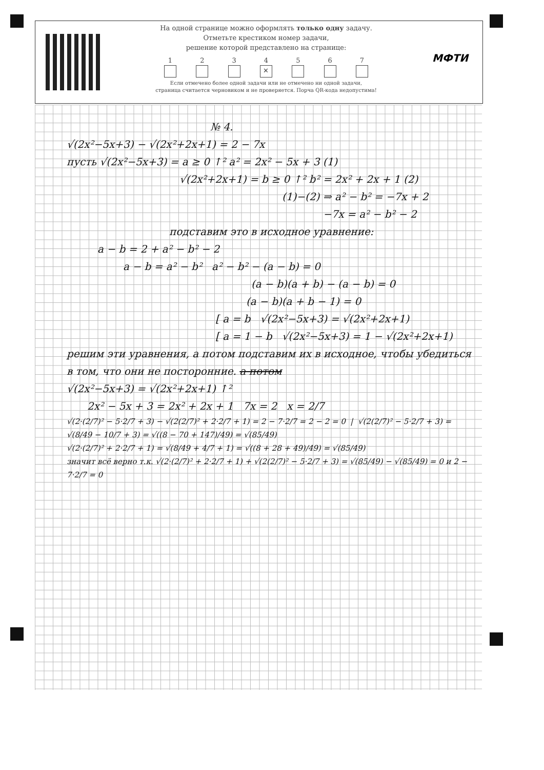На одной странице можно оформлять только одну задачу.
Отметьте крестиком номер задачи,
решение которой представлено на странице:
1 2 3 4
✕
5 6 7
Если отмечено более одной задачи или не отмечено ни одной задачи,
страница считается черновиком и не проверяется. Порча QR-кода недопустима!
МФТИ
№ 4.
√(2x²−5x+3) − √(2x²+2x+1) = 2 − 7x
пусть √(2x²−5x+3) = a ≥ 0 ↑² a² = 2x² − 5x + 3 (1)
√(2x²+2x+1) = b ≥ 0 ↑² b² = 2x² + 2x + 1 (2)
(1)−(2) ⇒ a² − b² = −7x + 2
−7x = a² − b² − 2
подставим это в исходное уравнение:
a − b = 2 + a² − b² − 2
a − b = a² − b² a² − b² − (a − b) = 0
(a − b)(a + b) − (a − b) = 0
(a − b)(a + b − 1) = 0
[ a = b √(2x²−5x+3) = √(2x²+2x+1)
[ a = 1 − b √(2x²−5x+3) = 1 − √(2x²+2x+1)
решим эти уравнения, а потом подставим их в исходное, чтобы убедиться в том, что они не посторонние. а потом
√(2x²−5x+3) = √(2x²+2x+1) ↑²
2x² − 5x + 3 = 2x² + 2x + 1 7x = 2 x = 2/7
√(2·(2/7)² − 5·2/7 + 3) − √(2(2/7)² + 2·2/7 + 1) = 2 − 7·2/7 = 2 − 2 = 0 | √(2(2/7)² − 5·2/7 + 3) = √(8/49 − 10/7 + 3) = √((8 − 70 + 147)/49) = √(85/49)
√(2·(2/7)² + 2·2/7 + 1) = √(8/49 + 4/7 + 1) = √((8 + 28 + 49)/49) = √(85/49)
значит всё верно т.к. √(2·(2/7)² + 2·2/7 + 1) + √(2(2/7)² − 5·2/7 + 3) = √(85/49) − √(85/49) = 0 и 2 − 7·2/7 = 0